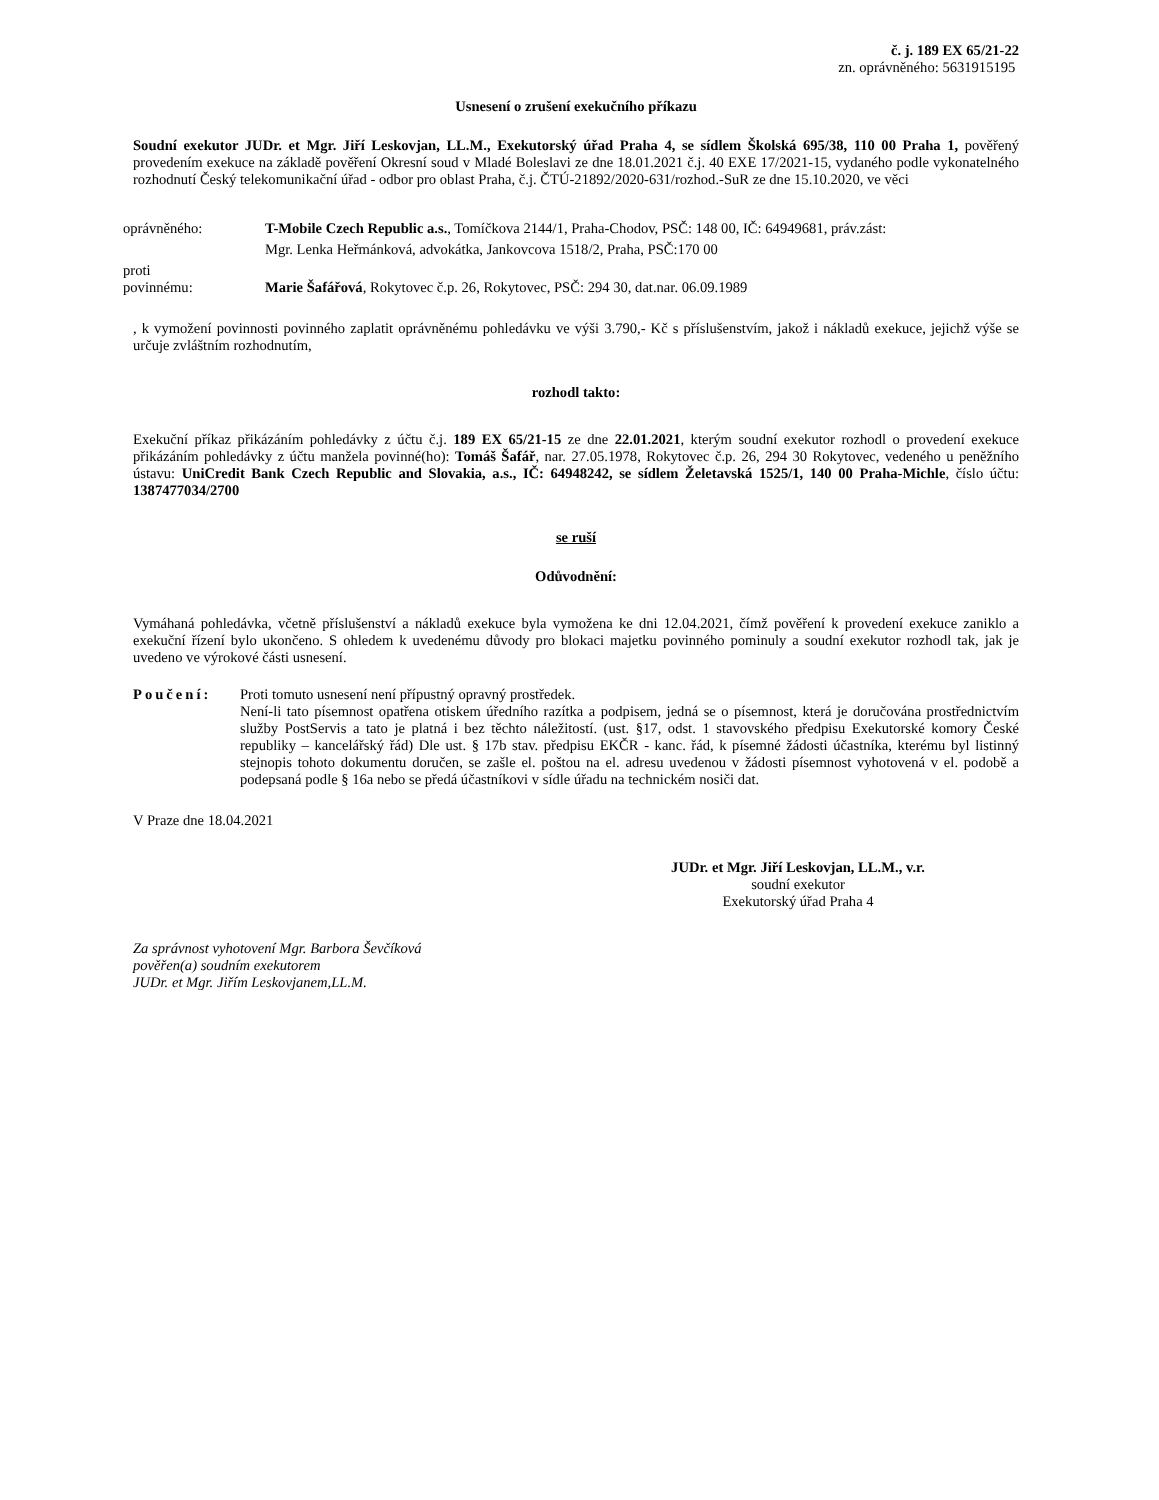č. j. 189 EX 65/21-22
zn. oprávněného: 5631915195
Usnesení o zrušení exekučního příkazu
Soudní exekutor JUDr. et Mgr. Jiří Leskovjan, LL.M., Exekutorský úřad Praha 4, se sídlem Školská 695/38, 110 00 Praha 1, pověřený provedením exekuce na základě pověření Okresní soud v Mladé Boleslavi ze dne 18.01.2021 č.j. 40 EXE 17/2021-15, vydaného podle vykonatelného rozhodnutí Český telekomunikační úřad - odbor pro oblast Praha, č.j. ČTÚ-21892/2020-631/rozhod.-SuR ze dne 15.10.2020, ve věci
oprávněného: T-Mobile Czech Republic a.s., Tomíčkova 2144/1, Praha-Chodov, PSČ: 148 00, IČ: 64949681, práv.zást:
Mgr. Lenka Heřmánková, advokátka, Jankovcova 1518/2, Praha, PSČ:170 00
proti
povinnému: Marie Šafářová, Rokytovec č.p. 26, Rokytovec, PSČ: 294 30, dat.nar. 06.09.1989
, k vymožení povinnosti povinného zaplatit oprávněnému pohledávku ve výši 3.790,- Kč s příslušenstvím, jakož i nákladů exekuce, jejichž výše se určuje zvláštním rozhodnutím,
rozhodl takto:
Exekuční příkaz přikázáním pohledávky z účtu č.j. 189 EX 65/21-15 ze dne 22.01.2021, kterým soudní exekutor rozhodl o provedení exekuce přikázáním pohledávky z účtu manžela povinné(ho): Tomáš Šafář, nar. 27.05.1978, Rokytovec č.p. 26, 294 30 Rokytovec, vedeného u peněžního ústavu: UniCredit Bank Czech Republic and Slovakia, a.s., IČ: 64948242, se sídlem Želetavská 1525/1, 140 00 Praha-Michle, číslo účtu: 1387477034/2700
se ruší
Odůvodnění:
Vymáhaná pohledávka, včetně příslušenství a nákladů exekuce byla vymožena ke dni 12.04.2021, čímž pověření k provedení exekuce zaniklo a exekuční řízení bylo ukončeno. S ohledem k uvedenému důvody pro blokaci majetku povinného pominuly a soudní exekutor rozhodl tak, jak je uvedeno ve výrokové části usnesení.
Poučení: Proti tomuto usnesení není přípustný opravný prostředek.
Není-li tato písemnost opatřena otiskem úředního razítka a podpisem, jedná se o písemnost, která je doručována prostřednictvím služby PostServis a tato je platná i bez těchto náležitostí. (ust. §17, odst. 1 stavovského předpisu Exekutorské komory České republiky – kancelářský řád) Dle ust. § 17b stav. předpisu EKČR - kanc. řád, k písemné žádosti účastníka, kterému byl listinný stejnopis tohoto dokumentu doručen, se zašle el. poštou na el. adresu uvedenou v žádosti písemnost vyhotovená v el. podobě a podepsaná podle § 16a nebo se předá účastníkovi v sídle úřadu na technickém nosiči dat.
V Praze dne 18.04.2021
JUDr. et Mgr. Jiří Leskovjan, LL.M., v.r.
soudní exekutor
Exekutorský úřad Praha 4
Za správnost vyhotovení Mgr. Barbora Ševčíková
pověřen(a) soudním exekutorem
JUDr. et Mgr. Jiřím Leskovjanem,LL.M.